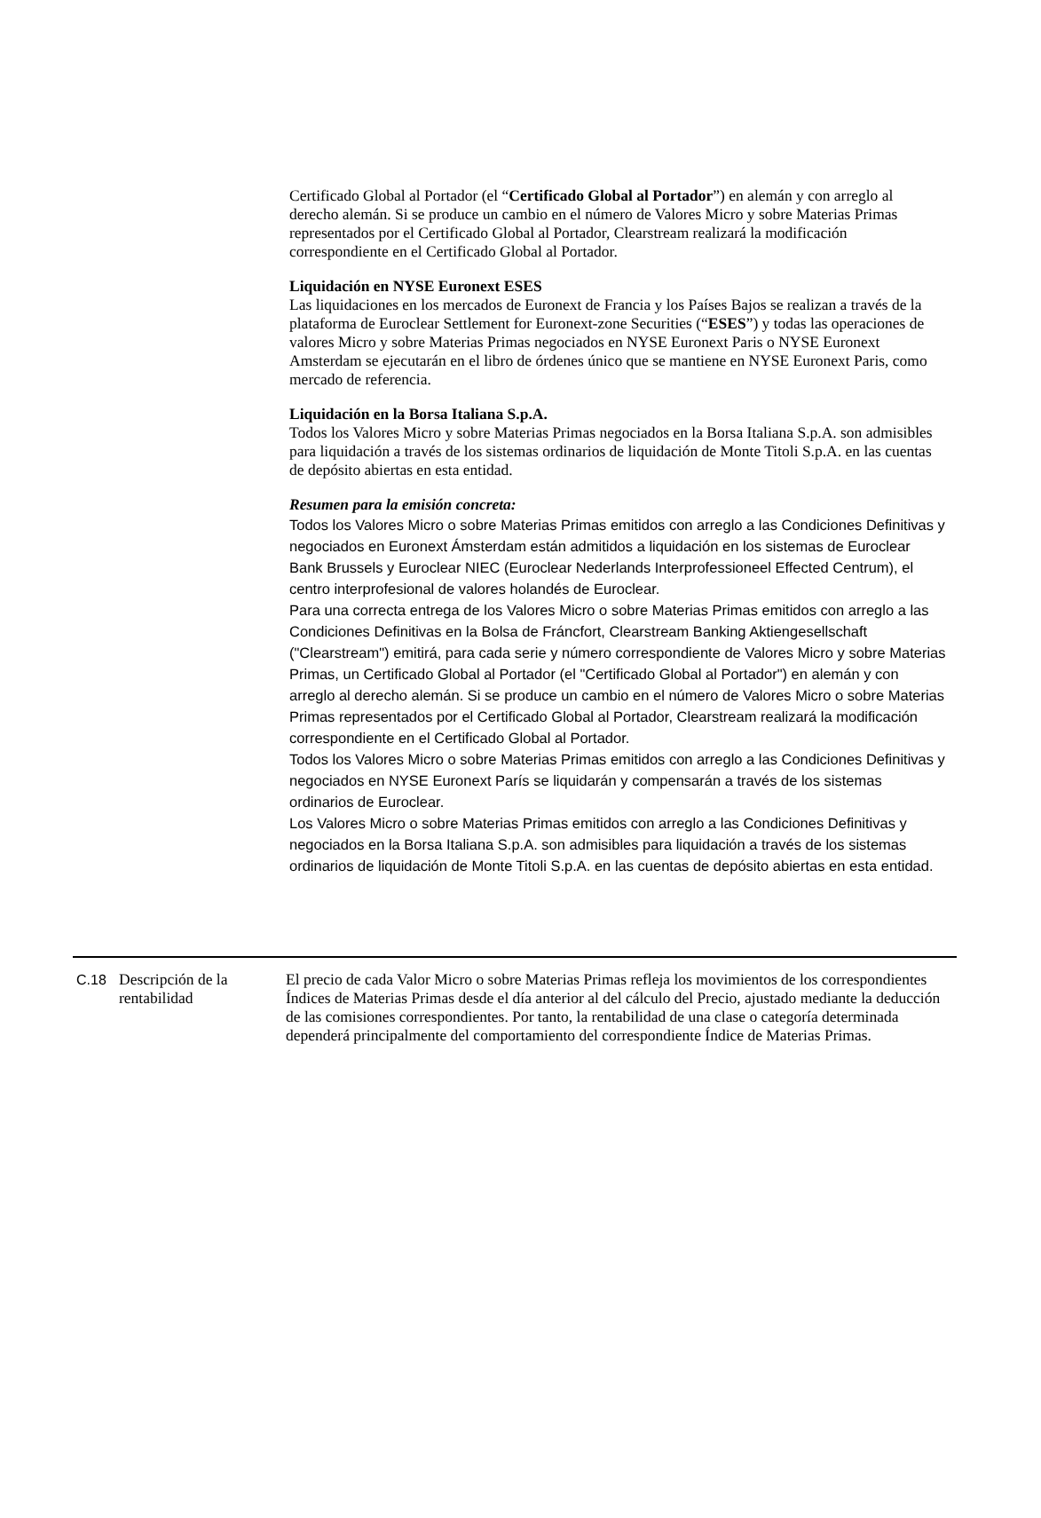Certificado Global al Portador (el “Certificado Global al Portador”) en alemán y con arreglo al derecho alemán. Si se produce un cambio en el número de Valores Micro y sobre Materias Primas representados por el Certificado Global al Portador, Clearstream realizará la modificación correspondiente en el Certificado Global al Portador.
Liquidación en NYSE Euronext ESES
Las liquidaciones en los mercados de Euronext de Francia y los Países Bajos se realizan a través de la plataforma de Euroclear Settlement for Euronext-zone Securities (“ESES”) y todas las operaciones de valores Micro y sobre Materias Primas negociados en NYSE Euronext Paris o NYSE Euronext Amsterdam se ejecutarán en el libro de órdenes único que se mantiene en NYSE Euronext Paris, como mercado de referencia.
Liquidación en la Borsa Italiana S.p.A.
Todos los Valores Micro y sobre Materias Primas negociados en la Borsa Italiana S.p.A. son admisibles para liquidación a través de los sistemas ordinarios de liquidación de Monte Titoli S.p.A. en las cuentas de depósito abiertas en esta entidad.
Resumen para la emisión concreta:
Todos los Valores Micro o sobre Materias Primas emitidos con arreglo a las Condiciones Definitivas y negociados en Euronext Ámsterdam están admitidos a liquidación en los sistemas de Euroclear Bank Brussels y Euroclear NIEC (Euroclear Nederlands Interprofessioneel Effected Centrum), el centro interprofesional de valores holandés de Euroclear.
Para una correcta entrega de los Valores Micro o sobre Materias Primas emitidos con arreglo a las Condiciones Definitivas en la Bolsa de Fráncfort, Clearstream Banking Aktiengesellschaft ("Clearstream") emitirá, para cada serie y número correspondiente de Valores Micro y sobre Materias Primas, un Certificado Global al Portador (el "Certificado Global al Portador") en alemán y con arreglo al derecho alemán. Si se produce un cambio en el número de Valores Micro o sobre Materias Primas representados por el Certificado Global al Portador, Clearstream realizará la modificación correspondiente en el Certificado Global al Portador.
Todos los Valores Micro o sobre Materias Primas emitidos con arreglo a las Condiciones Definitivas y negociados en NYSE Euronext París se liquidarán y compensarán a través de los sistemas ordinarios de Euroclear.
Los Valores Micro o sobre Materias Primas emitidos con arreglo a las Condiciones Definitivas y negociados en la Borsa Italiana S.p.A. son admisibles para liquidación a través de los sistemas ordinarios de liquidación de Monte Titoli S.p.A. en las cuentas de depósito abiertas en esta entidad.
| C.18 | Descripción de la rentabilidad | El precio de cada Valor Micro o sobre Materias Primas refleja los movimientos de los correspondientes Índices de Materias Primas desde el día anterior al del cálculo del Precio, ajustado mediante la deducción de las comisiones correspondientes. Por tanto, la rentabilidad de una clase o categoría determinada dependerá principalmente del comportamiento del correspondiente Índice de Materias Primas. |